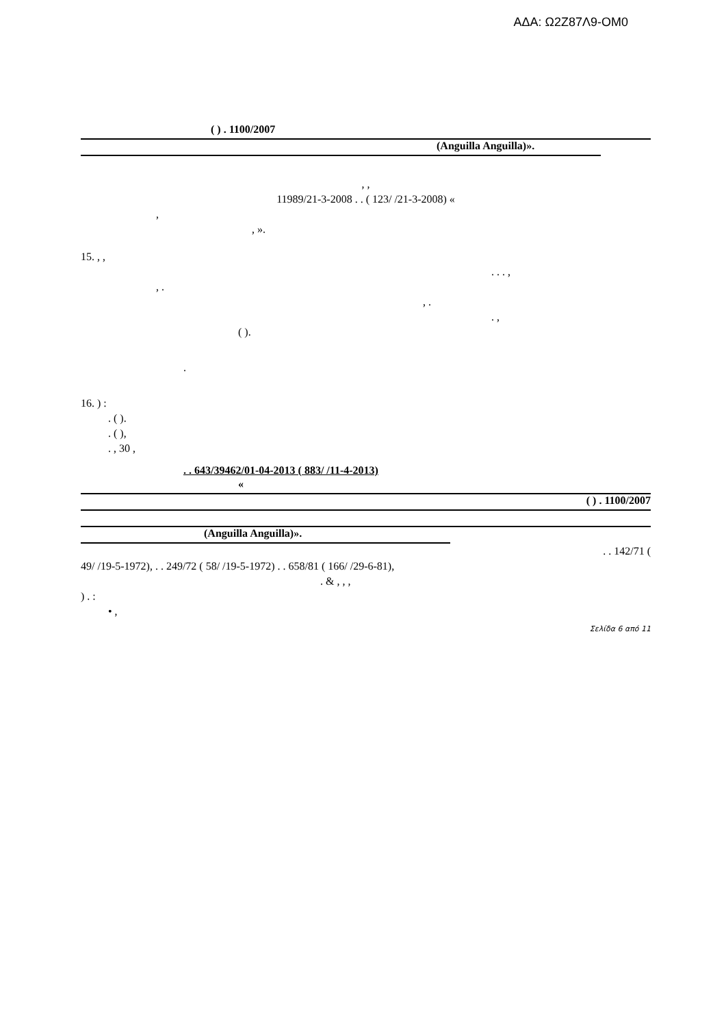ΑΔΑ: Ω2Ζ87Λ9-ΟΜ0
( ) . 1100/2007
(Anguilla Anguilla)».
, ,
11989/21-3-2008 . . ( 123/ /21-3-2008) «
,
, ».
15. , ,
. . . ,
, .
, .
. ,
( ).
.
16. ) :
. ( ).
. ( ),
. , 30 ,
. . 643/39462/01-04-2013 ( 883/ /11-4-2013)
«
( ) . 1100/2007
(Anguilla Anguilla)».
. . 142/71 (
49/ /19-5-1972), . . 249/72 ( 58/ /19-5-1972) . . 658/81 ( 166/ /29-6-81),
. & , , ,
) . :
• ,
Σελίδα 6 από 11